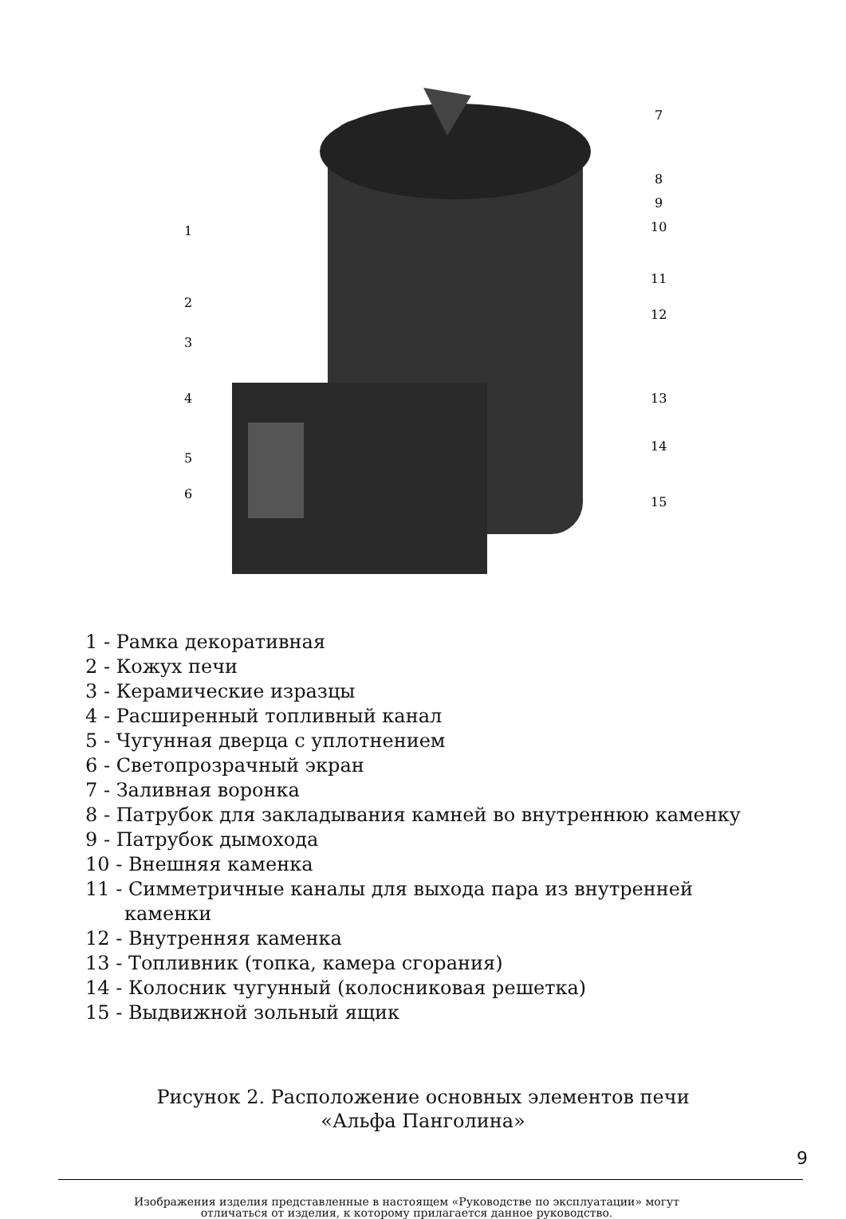1
2
3
4
5
6
7
8
9
10
11
12
13
14
15
1 - Рамка декоративная
2 - Кожух печи
3 - Керамические изразцы
4 - Расширенный топливный канал
5 - Чугунная дверца с уплотнением
6 - Светопрозрачный экран
7 - Заливная воронка
8 - Патрубок для закладывания камней во внутреннюю каменку
9 - Патрубок дымохода
10 - Внешняя каменка
11 - Симметричные каналы для выхода пара из внутренней
каменки
12 - Внутренняя каменка
13 - Топливник (топка, камера сгорания)
14 - Колосник чугунный (колосниковая решетка)
15 - Выдвижной зольный ящик
Рисунок 2. Расположение основных элементов печи
«Альфа Панголина»
Изображения изделия представленные в настоящем «Руководстве по эксплуатации» могут отличаться от изделия, к которому прилагается данное руководство.
9